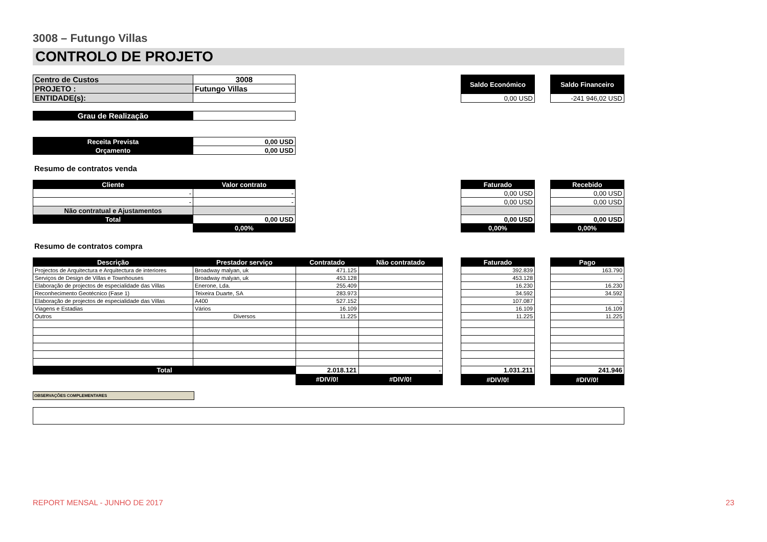3008 – Futungo Villas
CONTROLO DE PROJETO
| Centro de Custos | 3008 |
| PROJETO : | Futungo Villas |
| ENTIDADE(s): | |
| Saldo Económico |
| --- |
| 0,00 USD |
| Saldo Financeiro |
| --- |
| -241 946,02 USD |
| Grau de Realização | |
| Receita Prevista | 0,00 USD |
| Orçamento | 0,00 USD |
Resumo de contratos venda
| Cliente | Valor contrato |
| --- | --- |
| - | - |
| - | - |
| Não contratual e Ajustamentos | |
| Total | 0,00 USD |
| | 0,00% |
| Faturado |
| --- |
| 0,00 USD |
| 0,00 USD |
| 0,00 USD |
| 0,00% |
| Recebido |
| --- |
| 0,00 USD |
| 0,00 USD |
| 0,00 USD |
| 0,00% |
Resumo de contratos compra
| Descrição | Prestador serviço | Contratado | Não contratado |
| --- | --- | --- | --- |
| Projectos de Arquitectura e Arquitectura de interiores | Broadway malyan, uk | 471.125 | |
| Serviços de Design de Villas e Townhouses | Broadway malyan, uk | 453.128 | |
| Elaboração de projectos de especialidade das Villas | Enerone, Lda. | 255.409 | |
| Reconhecimento Geotécnico (Fase 1) | Teixeira Duarte, SA | 283.973 | |
| Elaboração de projectos de especialidade das Villas | A400 | 527.152 | |
| Viagens e Estadias | Vários | 16.109 | |
| Outros | Diversos | 11.225 | |
| Total | | 2.018.121 | - |
| | | #DIV/0! | #DIV/0! |
| Faturado |
| --- |
| 392.839 |
| 453.128 |
| 16.230 |
| 34.592 |
| 107.087 |
| 16.109 |
| 11.225 |
| 1.031.211 |
| #DIV/0! |
| Pago |
| --- |
| 163.790 |
| - |
| 16.230 |
| 34.592 |
| - |
| 16.109 |
| 11.225 |
| 241.946 |
| #DIV/0! |
OBSERVAÇÕES COMPLEMENTARES
REPORT MENSAL - JUNHO DE 2017 23